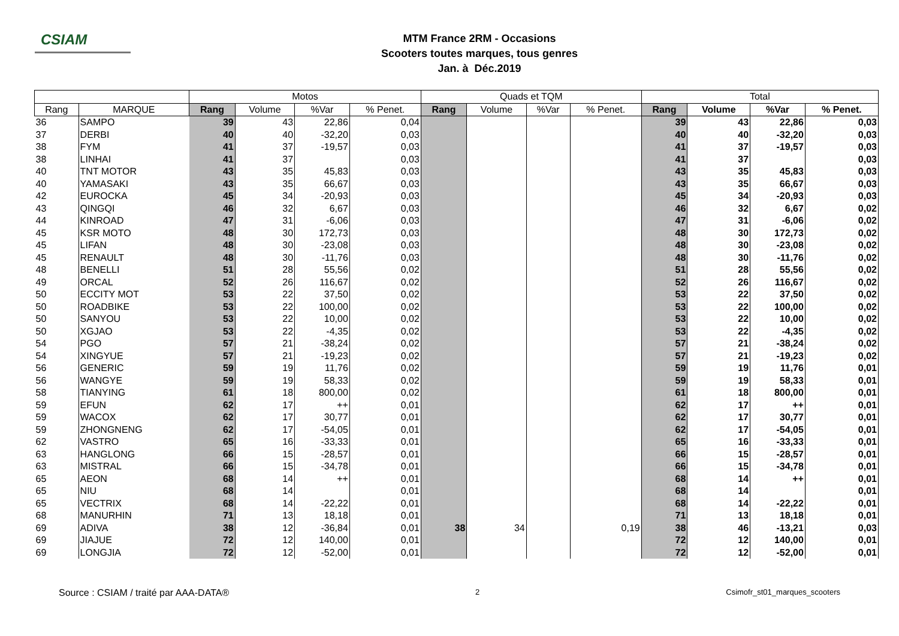CSIAM
MTM France 2RM - Occasions
Scooters toutes marques, tous genres
Jan. à Déc.2019
| | | Motos | | | | Quads et TQM | | | | Total | | | |
| --- | --- | --- | --- | --- | --- | --- | --- | --- | --- | --- | --- | --- | --- |
| Rang | MARQUE | Rang | Volume | %Var | % Penet. | Rang | Volume | %Var | % Penet. | Rang | Volume | %Var | % Penet. |
| 36 | SAMPO | 39 | 43 | 22,86 | 0,04 | | | | | 39 | 43 | 22,86 | 0,03 |
| 37 | DERBI | 40 | 40 | -32,20 | 0,03 | | | | | 40 | 40 | -32,20 | 0,03 |
| 38 | FYM | 41 | 37 | -19,57 | 0,03 | | | | | 41 | 37 | -19,57 | 0,03 |
| 38 | LINHAI | 41 | 37 | | 0,03 | | | | | 41 | 37 | | 0,03 |
| 40 | TNT MOTOR | 43 | 35 | 45,83 | 0,03 | | | | | 43 | 35 | 45,83 | 0,03 |
| 40 | YAMASAKI | 43 | 35 | 66,67 | 0,03 | | | | | 43 | 35 | 66,67 | 0,03 |
| 42 | EUROCKA | 45 | 34 | -20,93 | 0,03 | | | | | 45 | 34 | -20,93 | 0,03 |
| 43 | QINGQI | 46 | 32 | 6,67 | 0,03 | | | | | 46 | 32 | 6,67 | 0,02 |
| 44 | KINROAD | 47 | 31 | -6,06 | 0,03 | | | | | 47 | 31 | -6,06 | 0,02 |
| 45 | KSR MOTO | 48 | 30 | 172,73 | 0,03 | | | | | 48 | 30 | 172,73 | 0,02 |
| 45 | LIFAN | 48 | 30 | -23,08 | 0,03 | | | | | 48 | 30 | -23,08 | 0,02 |
| 45 | RENAULT | 48 | 30 | -11,76 | 0,03 | | | | | 48 | 30 | -11,76 | 0,02 |
| 48 | BENELLI | 51 | 28 | 55,56 | 0,02 | | | | | 51 | 28 | 55,56 | 0,02 |
| 49 | ORCAL | 52 | 26 | 116,67 | 0,02 | | | | | 52 | 26 | 116,67 | 0,02 |
| 50 | ECCITY MOT | 53 | 22 | 37,50 | 0,02 | | | | | 53 | 22 | 37,50 | 0,02 |
| 50 | ROADBIKE | 53 | 22 | 100,00 | 0,02 | | | | | 53 | 22 | 100,00 | 0,02 |
| 50 | SANYOU | 53 | 22 | 10,00 | 0,02 | | | | | 53 | 22 | 10,00 | 0,02 |
| 50 | XGJAO | 53 | 22 | -4,35 | 0,02 | | | | | 53 | 22 | -4,35 | 0,02 |
| 54 | PGO | 57 | 21 | -38,24 | 0,02 | | | | | 57 | 21 | -38,24 | 0,02 |
| 54 | XINGYUE | 57 | 21 | -19,23 | 0,02 | | | | | 57 | 21 | -19,23 | 0,02 |
| 56 | GENERIC | 59 | 19 | 11,76 | 0,02 | | | | | 59 | 19 | 11,76 | 0,01 |
| 56 | WANGYE | 59 | 19 | 58,33 | 0,02 | | | | | 59 | 19 | 58,33 | 0,01 |
| 58 | TIANYING | 61 | 18 | 800,00 | 0,02 | | | | | 61 | 18 | 800,00 | 0,01 |
| 59 | EFUN | 62 | 17 | ++ | 0,01 | | | | | 62 | 17 | ++ | 0,01 |
| 59 | WACOX | 62 | 17 | 30,77 | 0,01 | | | | | 62 | 17 | 30,77 | 0,01 |
| 59 | ZHONGNENG | 62 | 17 | -54,05 | 0,01 | | | | | 62 | 17 | -54,05 | 0,01 |
| 62 | VASTRO | 65 | 16 | -33,33 | 0,01 | | | | | 65 | 16 | -33,33 | 0,01 |
| 63 | HANGLONG | 66 | 15 | -28,57 | 0,01 | | | | | 66 | 15 | -28,57 | 0,01 |
| 63 | MISTRAL | 66 | 15 | -34,78 | 0,01 | | | | | 66 | 15 | -34,78 | 0,01 |
| 65 | AEON | 68 | 14 | ++ | 0,01 | | | | | 68 | 14 | ++ | 0,01 |
| 65 | NIU | 68 | 14 | | 0,01 | | | | | 68 | 14 | | 0,01 |
| 65 | VECTRIX | 68 | 14 | -22,22 | 0,01 | | | | | 68 | 14 | -22,22 | 0,01 |
| 68 | MANURHIN | 71 | 13 | 18,18 | 0,01 | | | | | 71 | 13 | 18,18 | 0,01 |
| 69 | ADIVA | 38 | 12 | -36,84 | 0,01 | 38 | 34 | | 0,19 | 38 | 46 | -13,21 | 0,03 |
| 69 | JIAJUE | 72 | 12 | 140,00 | 0,01 | | | | | 72 | 12 | 140,00 | 0,01 |
| 69 | LONGJIA | 72 | 12 | -52,00 | 0,01 | | | | | 72 | 12 | -52,00 | 0,01 |
Source : CSIAM / traité par AAA-DATA® 2 Csimofr_st01_marques_scooters